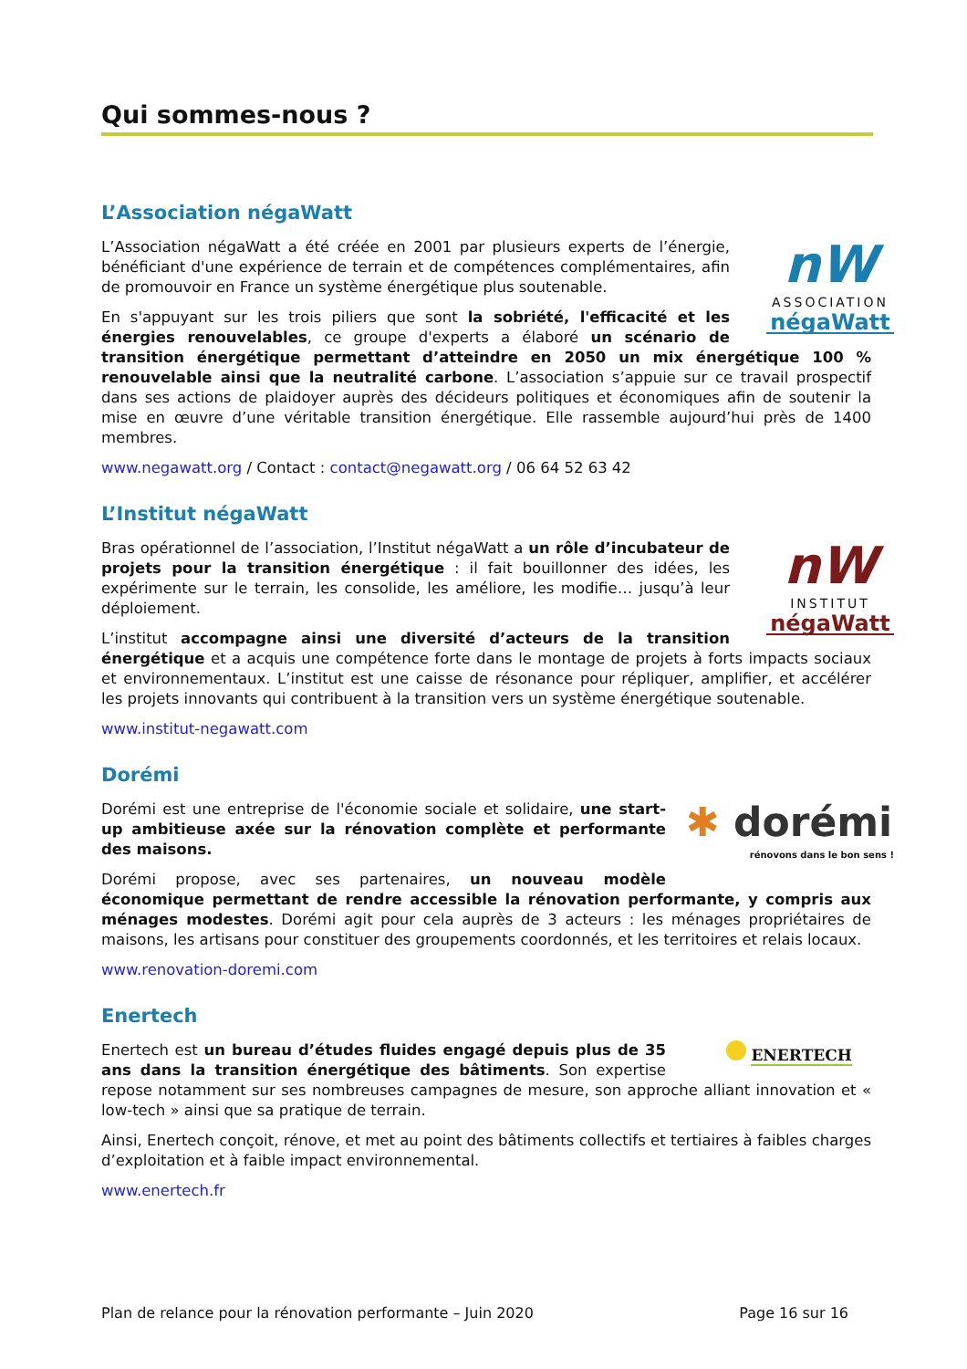Qui sommes-nous ?
L’Association négaWatt
nW
ASSOCIATION
négaWatt
L’Association négaWatt a été créée en 2001 par plusieurs experts de l’énergie, bénéficiant d'une expérience de terrain et de compétences complémentaires, afin de promouvoir en France un système énergétique plus soutenable.
En s'appuyant sur les trois piliers que sont la sobriété, l'efficacité et les énergies renouvelables, ce groupe d'experts a élaboré un scénario de transition énergétique permettant d’atteindre en 2050 un mix énergétique 100 % renouvelable ainsi que la neutralité carbone. L’association s’appuie sur ce travail prospectif dans ses actions de plaidoyer auprès des décideurs politiques et économiques afin de soutenir la mise en œuvre d’une véritable transition énergétique. Elle rassemble aujourd’hui près de 1400 membres.
www.negawatt.org / Contact : contact@negawatt.org / 06 64 52 63 42
L’Institut négaWatt
nW
INSTITUT
négaWatt
Bras opérationnel de l’association, l’Institut négaWatt a un rôle d’incubateur de projets pour la transition énergétique : il fait bouillonner des idées, les expérimente sur le terrain, les consolide, les améliore, les modifie… jusqu’à leur déploiement.
L’institut accompagne ainsi une diversité d’acteurs de la transition énergétique et a acquis une compétence forte dans le montage de projets à forts impacts sociaux et environnementaux. L’institut est une caisse de résonance pour répliquer, amplifier, et accélérer les projets innovants qui contribuent à la transition vers un système énergétique soutenable.
www.institut-negawatt.com
Dorémi
✱ dorémi
rénovons dans le bon sens !
Dorémi est une entreprise de l'économie sociale et solidaire, une start-up ambitieuse axée sur la rénovation complète et performante des maisons.
Dorémi propose, avec ses partenaires, un nouveau modèle économique permettant de rendre accessible la rénovation performante, y compris aux ménages modestes. Dorémi agit pour cela auprès de 3 acteurs : les ménages propriétaires de maisons, les artisans pour constituer des groupements coordonnés, et les territoires et relais locaux.
www.renovation-doremi.com
Enertech
ENERTECH
Enertech est un bureau d’études fluides engagé depuis plus de 35 ans dans la transition énergétique des bâtiments. Son expertise repose notamment sur ses nombreuses campagnes de mesure, son approche alliant innovation et « low-tech » ainsi que sa pratique de terrain.
Ainsi, Enertech conçoit, rénove, et met au point des bâtiments collectifs et tertiaires à faibles charges d’exploitation et à faible impact environnemental.
www.enertech.fr
Plan de relance pour la rénovation performante – Juin 2020 Page 16 sur 16